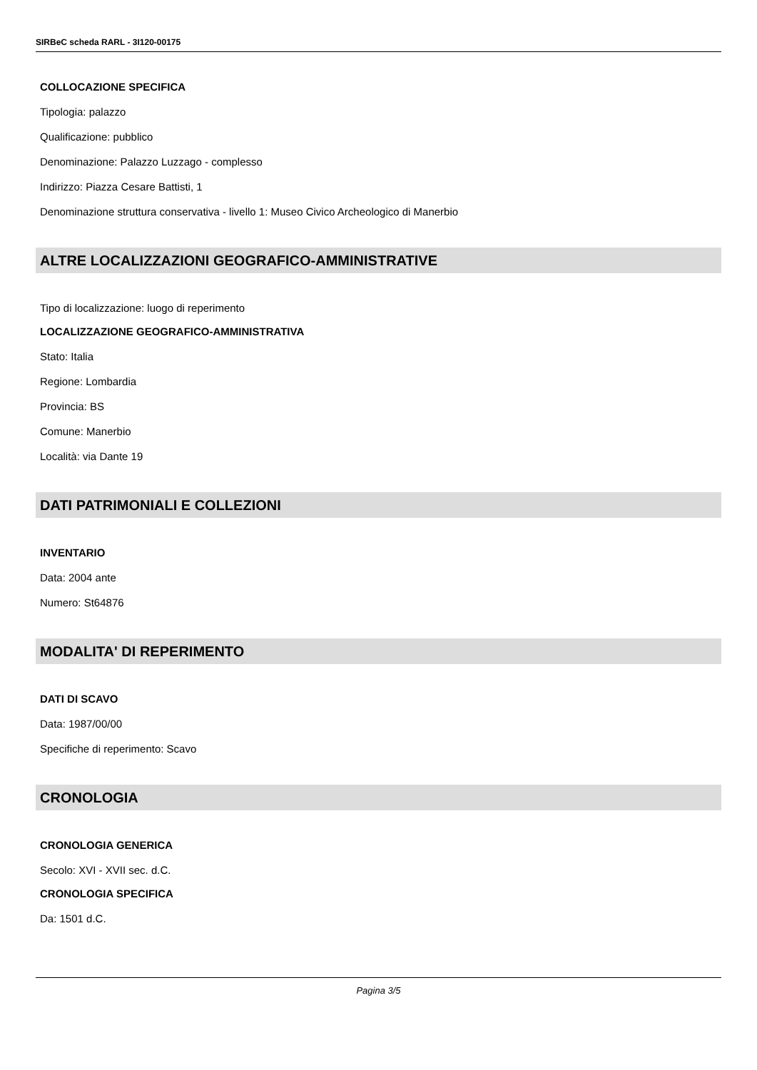SIRBeC scheda RARL - 3I120-00175
COLLOCAZIONE SPECIFICA
Tipologia: palazzo
Qualificazione: pubblico
Denominazione: Palazzo Luzzago - complesso
Indirizzo: Piazza Cesare Battisti, 1
Denominazione struttura conservativa - livello 1: Museo Civico Archeologico di Manerbio
ALTRE LOCALIZZAZIONI GEOGRAFICO-AMMINISTRATIVE
Tipo di localizzazione: luogo di reperimento
LOCALIZZAZIONE GEOGRAFICO-AMMINISTRATIVA
Stato: Italia
Regione: Lombardia
Provincia: BS
Comune: Manerbio
Località: via Dante 19
DATI PATRIMONIALI E COLLEZIONI
INVENTARIO
Data: 2004 ante
Numero: St64876
MODALITA' DI REPERIMENTO
DATI DI SCAVO
Data: 1987/00/00
Specifiche di reperimento: Scavo
CRONOLOGIA
CRONOLOGIA GENERICA
Secolo: XVI - XVII sec. d.C.
CRONOLOGIA SPECIFICA
Da: 1501 d.C.
Pagina 3/5